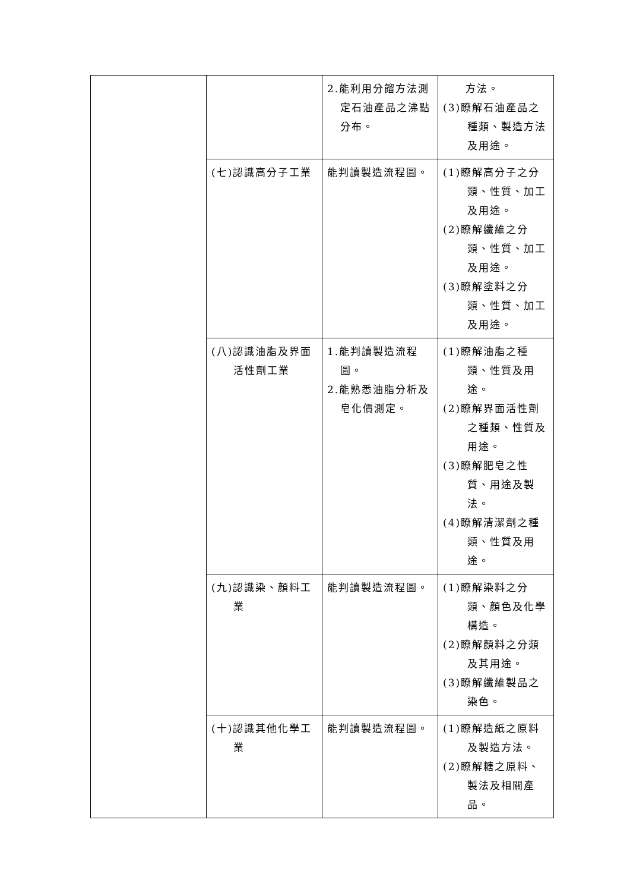| | | 2.能利用分餾方法測定石油產品之沸點分布。 | 方法。 (3)瞭解石油產品之種類、製造方法及用途。 |
| | (七)認識高分子工業 | 能判讀製造流程圖。 | (1)瞭解高分子之分類、性質、加工及用途。 (2)瞭解纖維之分類、性質、加工及用途。 (3)瞭解塗料之分類、性質、加工及用途。 |
| | (八)認識油脂及界面活性劑工業 | 1.能判讀製造流程圖。 2.能熟悉油脂分析及皂化價測定。 | (1)瞭解油脂之種類、性質及用途。 (2)瞭解界面活性劑之種類、性質及用途。 (3)瞭解肥皂之性質、用途及製法。 (4)瞭解清潔劑之種類、性質及用途。 |
| | (九)認識染、顏料工業 | 能判讀製造流程圖。 | (1)瞭解染料之分類、顏色及化學構造。 (2)瞭解顏料之分類及其用途。 (3)瞭解纖維製品之染色。 |
| | (十)認識其他化學工業 | 能判讀製造流程圖。 | (1)瞭解造紙之原料及製造方法。 (2)瞭解糖之原料、製法及相關產品。 |